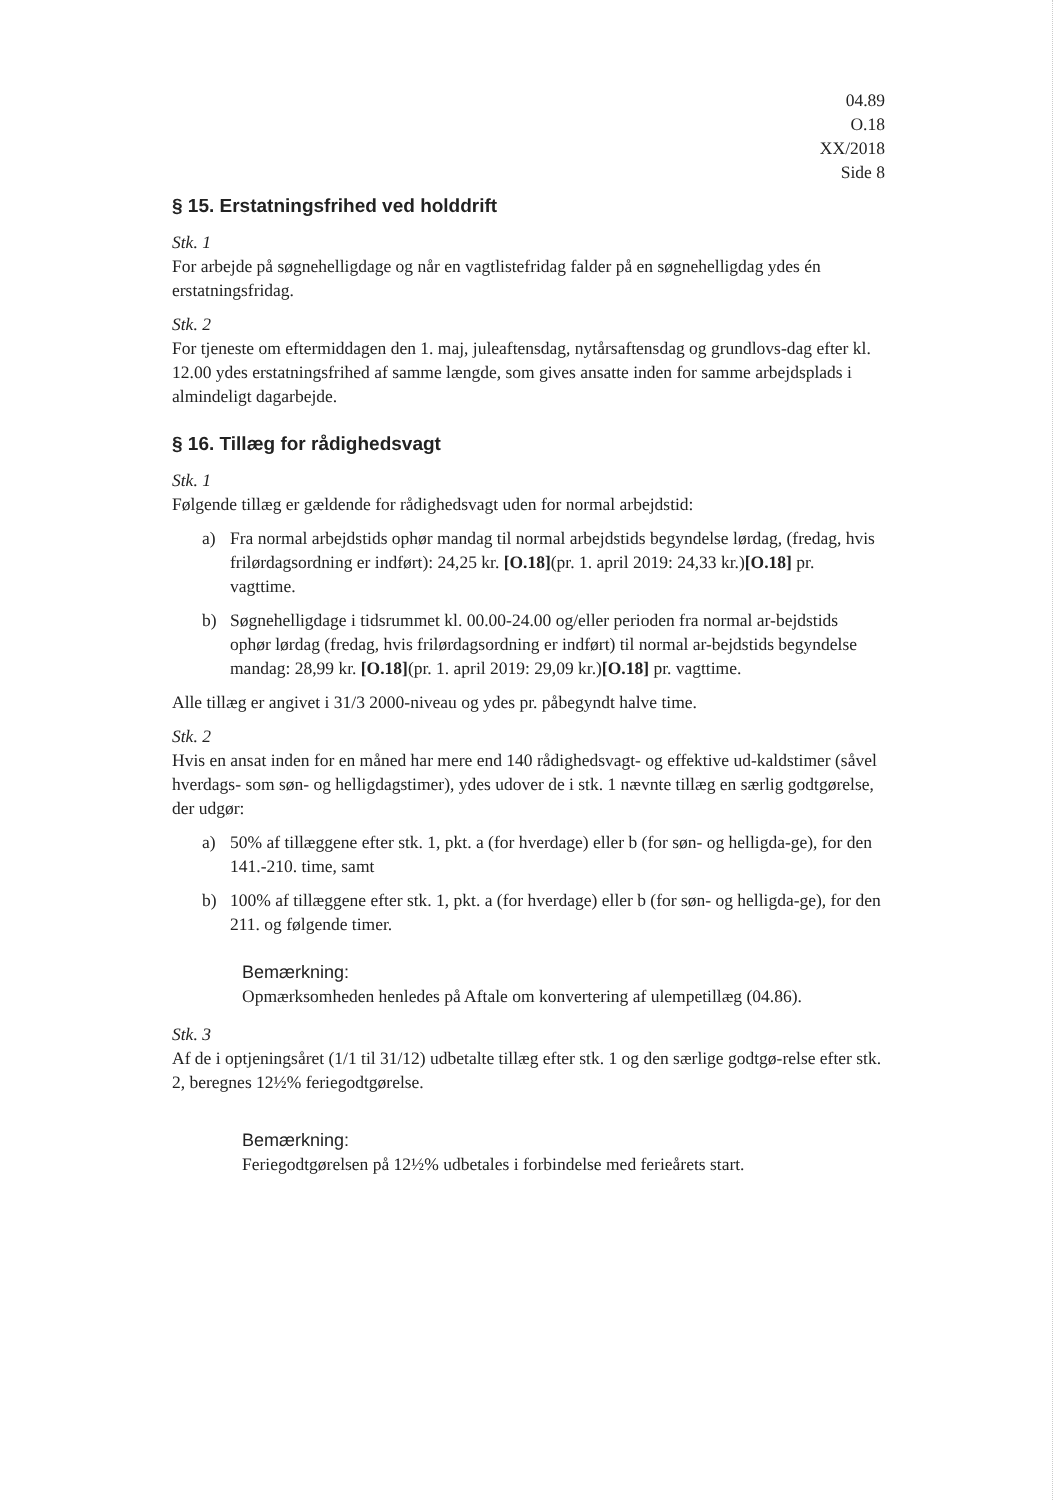04.89
O.18
XX/2018
Side 8
§ 15. Erstatningsfrihed ved holddrift
Stk. 1
For arbejde på søgnehelligdage og når en vagtlistefridag falder på en søgnehelligdag ydes én erstatningsfridag.
Stk. 2
For tjeneste om eftermiddagen den 1. maj, juleaftensdag, nytårsaftensdag og grundlovs-dag efter kl. 12.00 ydes erstatningsfrihed af samme længde, som gives ansatte inden for samme arbejdsplads i almindeligt dagarbejde.
§ 16. Tillæg for rådighedsvagt
Stk. 1
Følgende tillæg er gældende for rådighedsvagt uden for normal arbejdstid:
a) Fra normal arbejdstids ophør mandag til normal arbejdstids begyndelse lørdag, (fredag, hvis frilørdagsordning er indført): 24,25 kr. [O.18](pr. 1. april 2019: 24,33 kr.)[O.18] pr. vagttime.
b) Søgnehelligdage i tidsrummet kl. 00.00-24.00 og/eller perioden fra normal ar-bejdstids ophør lørdag (fredag, hvis frilørdagsordning er indført) til normal ar-bejdstids begyndelse mandag: 28,99 kr. [O.18](pr. 1. april 2019: 29,09 kr.)[O.18] pr. vagttime.
Alle tillæg er angivet i 31/3 2000-niveau og ydes pr. påbegyndt halve time.
Stk. 2
Hvis en ansat inden for en måned har mere end 140 rådighedsvagt- og effektive ud-kaldstimer (såvel hverdags- som søn- og helligdagstimer), ydes udover de i stk. 1 nævnte tillæg en særlig godtgørelse, der udgør:
a) 50% af tillæggene efter stk. 1, pkt. a (for hverdage) eller b (for søn- og helligda-ge), for den 141.-210. time, samt
b) 100% af tillæggene efter stk. 1, pkt. a (for hverdage) eller b (for søn- og helligda-ge), for den 211. og følgende timer.
Bemærkning:
Opmærksomheden henledes på Aftale om konvertering af ulempetillæg (04.86).
Stk. 3
Af de i optjeningsåret (1/1 til 31/12) udbetalte tillæg efter stk. 1 og den særlige godtgø-relse efter stk. 2, beregnes 12½% feriegodtgørelse.
Bemærkning:
Feriegodtgørelsen på 12½% udbetales i forbindelse med ferieårets start.